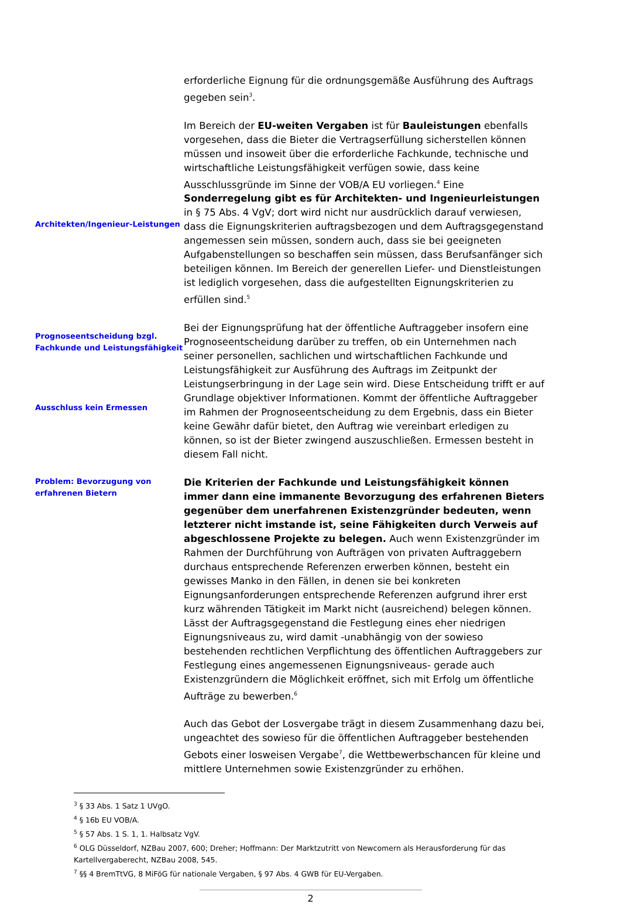erforderliche Eignung für die ordnungsgemäße Ausführung des Auftrags gegeben sein<sup>3</sup>.
Architekten/Ingenieur-Leistungen
Im Bereich der EU-weiten Vergaben ist für Bauleistungen ebenfalls vorgesehen, dass die Bieter die Vertragserfüllung sicherstellen können müssen und insoweit über die erforderliche Fachkunde, technische und wirtschaftliche Leistungsfähigkeit verfügen sowie, dass keine Ausschlussgründe im Sinne der VOB/A EU vorliegen.<sup>4</sup> Eine Sonderregelung gibt es für Architekten- und Ingenieurleistungen in § 75 Abs. 4 VgV; dort wird nicht nur ausdrücklich darauf verwiesen, dass die Eignungskriterien auftragsbezogen und dem Auftragsgegenstand angemessen sein müssen, sondern auch, dass sie bei geeigneten Aufgabenstellungen so beschaffen sein müssen, dass Berufsanfänger sich beteiligen können. Im Bereich der generellen Liefer- und Dienstleistungen ist lediglich vorgesehen, dass die aufgestellten Eignungskriterien zu erfüllen sind.<sup>5</sup>
Prognoseentscheidung bzgl. Fachkunde und Leistungsfähigkeit
Ausschluss kein Ermessen
Bei der Eignungsprüfung hat der öffentliche Auftraggeber insofern eine Prognoseentscheidung darüber zu treffen, ob ein Unternehmen nach seiner personellen, sachlichen und wirtschaftlichen Fachkunde und Leistungsfähigkeit zur Ausführung des Auftrags im Zeitpunkt der Leistungserbringung in der Lage sein wird. Diese Entscheidung trifft er auf Grundlage objektiver Informationen. Kommt der öffentliche Auftraggeber im Rahmen der Prognoseentscheidung zu dem Ergebnis, dass ein Bieter keine Gewähr dafür bietet, den Auftrag wie vereinbart erledigen zu können, so ist der Bieter zwingend auszuschließen. Ermessen besteht in diesem Fall nicht.
Problem: Bevorzugung von erfahrenen Bietern
Die Kriterien der Fachkunde und Leistungsfähigkeit können immer dann eine immanente Bevorzugung des erfahrenen Bieters gegenüber dem unerfahrenen Existenzgründer bedeuten, wenn letzterer nicht imstande ist, seine Fähigkeiten durch Verweis auf abgeschlossene Projekte zu belegen. Auch wenn Existenzgründer im Rahmen der Durchführung von Aufträgen von privaten Auftraggebern durchaus entsprechende Referenzen erwerben können, besteht ein gewisses Manko in den Fällen, in denen sie bei konkreten Eignungsanforderungen entsprechende Referenzen aufgrund ihrer erst kurz währenden Tätigkeit im Markt nicht (ausreichend) belegen können. Lässt der Auftragsgegenstand die Festlegung eines eher niedrigen Eignungsniveaus zu, wird damit -unabhängig von der sowieso bestehenden rechtlichen Verpflichtung des öffentlichen Auftraggebers zur Festlegung eines angemessenen Eignungsniveaus- gerade auch Existenzgründern die Möglichkeit eröffnet, sich mit Erfolg um öffentliche Aufträge zu bewerben.<sup>6</sup>
Auch das Gebot der Losvergabe trägt in diesem Zusammenhang dazu bei, ungeachtet des sowieso für die öffentlichen Auftraggeber bestehenden Gebots einer losweisen Vergabe<sup>7</sup>, die Wettbewerbschancen für kleine und mittlere Unternehmen sowie Existenzgründer zu erhöhen.
<sup>3</sup> § 33 Abs. 1 Satz 1 UVgO.
<sup>4</sup> § 16b EU VOB/A.
<sup>5</sup> § 57 Abs. 1 S. 1, 1. Halbsatz VgV.
<sup>6</sup> OLG Düsseldorf, NZBau 2007, 600; Dreher; Hoffmann: Der Marktzutritt von Newcomern als Herausforderung für das Kartellvergaberecht, NZBau 2008, 545.
<sup>7</sup> §§ 4 BremTtVG, 8 MiFöG für nationale Vergaben, § 97 Abs. 4 GWB für EU-Vergaben.
2